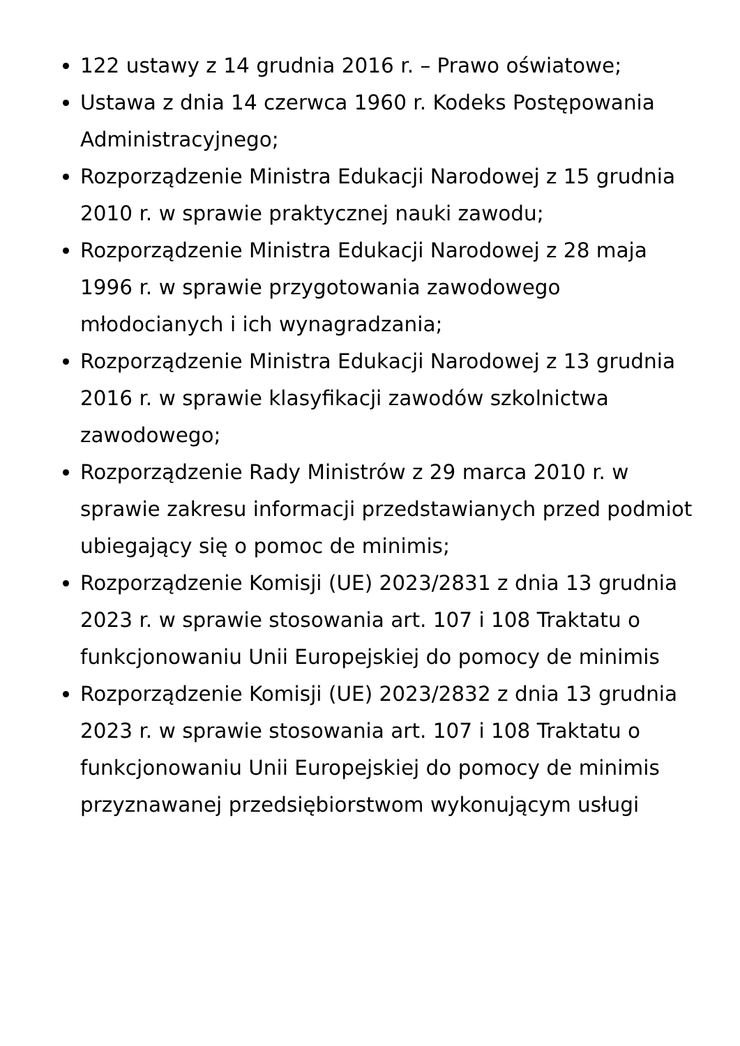122 ustawy z 14 grudnia 2016 r. – Prawo oświatowe;
Ustawa z dnia 14 czerwca 1960 r. Kodeks Postępowania Administracyjnego;
Rozporządzenie Ministra Edukacji Narodowej z 15 grudnia 2010 r. w sprawie praktycznej nauki zawodu;
Rozporządzenie Ministra Edukacji Narodowej z 28 maja 1996 r. w sprawie przygotowania zawodowego młodocianych i ich wynagradzania;
Rozporządzenie Ministra Edukacji Narodowej z 13 grudnia 2016 r. w sprawie klasyfikacji zawodów szkolnictwa zawodowego;
Rozporządzenie Rady Ministrów z 29 marca 2010 r. w sprawie zakresu informacji przedstawianych przed podmiot ubiegający się o pomoc de minimis;
Rozporządzenie Komisji (UE) 2023/2831 z dnia 13 grudnia 2023 r. w sprawie stosowania art. 107 i 108 Traktatu o funkcjonowaniu Unii Europejskiej do pomocy de minimis
Rozporządzenie Komisji (UE) 2023/2832 z dnia 13 grudnia 2023 r. w sprawie stosowania art. 107 i 108 Traktatu o funkcjonowaniu Unii Europejskiej do pomocy de minimis przyznawanej przedsiębiorstwom wykonującym usługi